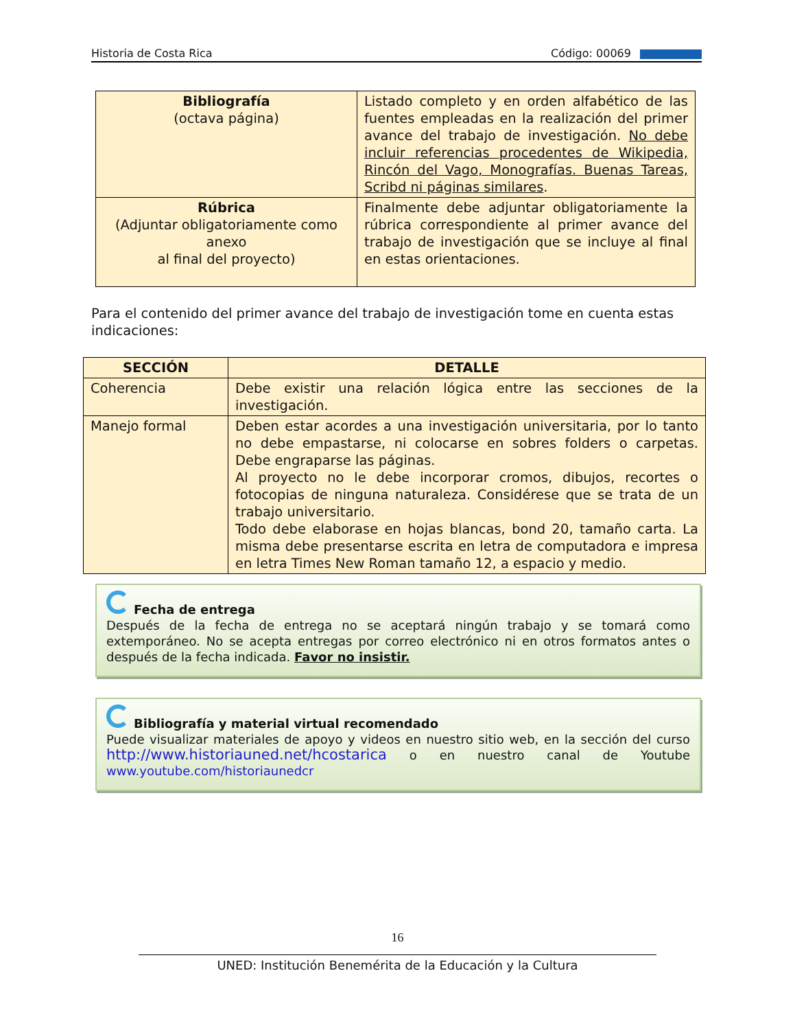Historia de Costa Rica Código: 00069
| Bibliografía (octava página) | Listado completo y en orden alfabético de las fuentes empleadas en la realización del primer avance del trabajo de investigación. No debe incluir referencias procedentes de Wikipedia, Rincón del Vago, Monografías. Buenas Tareas, Scribd ni páginas similares . |
| Rúbrica (Adjuntar obligatoriamente como anexo al final del proyecto) | Finalmente debe adjuntar obligatoriamente la rúbrica correspondiente al primer avance del trabajo de investigación que se incluye al final en estas orientaciones. |
Para el contenido del primer avance del trabajo de investigación tome en cuenta estas indicaciones:
| SECCIÓN | DETALLE |
| --- | --- |
| Coherencia | Debe existir una relación lógica entre las secciones de la investigación. |
| Manejo formal | Deben estar acordes a una investigación universitaria, por lo tanto no debe empastarse, ni colocarse en sobres folders o carpetas. Debe engraparse las páginas. Al proyecto no le debe incorporar cromos, dibujos, recortes o fotocopias de ninguna naturaleza. Considérese que se trata de un trabajo universitario. Todo debe elaborase en hojas blancas, bond 20, tamaño carta. La misma debe presentarse escrita en letra de computadora e impresa en letra Times New Roman tamaño 12, a espacio y medio. |
Fecha de entrega
Después de la fecha de entrega no se aceptará ningún trabajo y se tomará como extemporáneo. No se acepta entregas por correo electrónico ni en otros formatos antes o después de la fecha indicada. Favor no insistir.
Bibliografía y material virtual recomendado
Puede visualizar materiales de apoyo y videos en nuestro sitio web, en la sección del curso http://www.historiauned.net/hcostarica o en nuestro canal de Youtube www.youtube.com/historiaunedcr
16
UNED: Institución Benemérita de la Educación y la Cultura